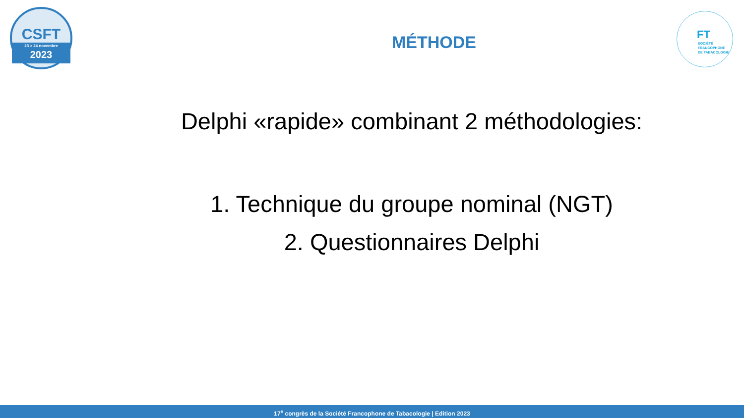CSFT
23 > 24 novembre
2023
FT
SOCIÉTÉ
FRANCOPHONE
DE TABACOLOGIE
MÉTHODE
Delphi «rapide» combinant 2 méthodologies:
1. Technique du groupe nominal (NGT)
2. Questionnaires Delphi
17<sup>e</sup> congrès de la Société Francophone de Tabacologie | Edition 2023